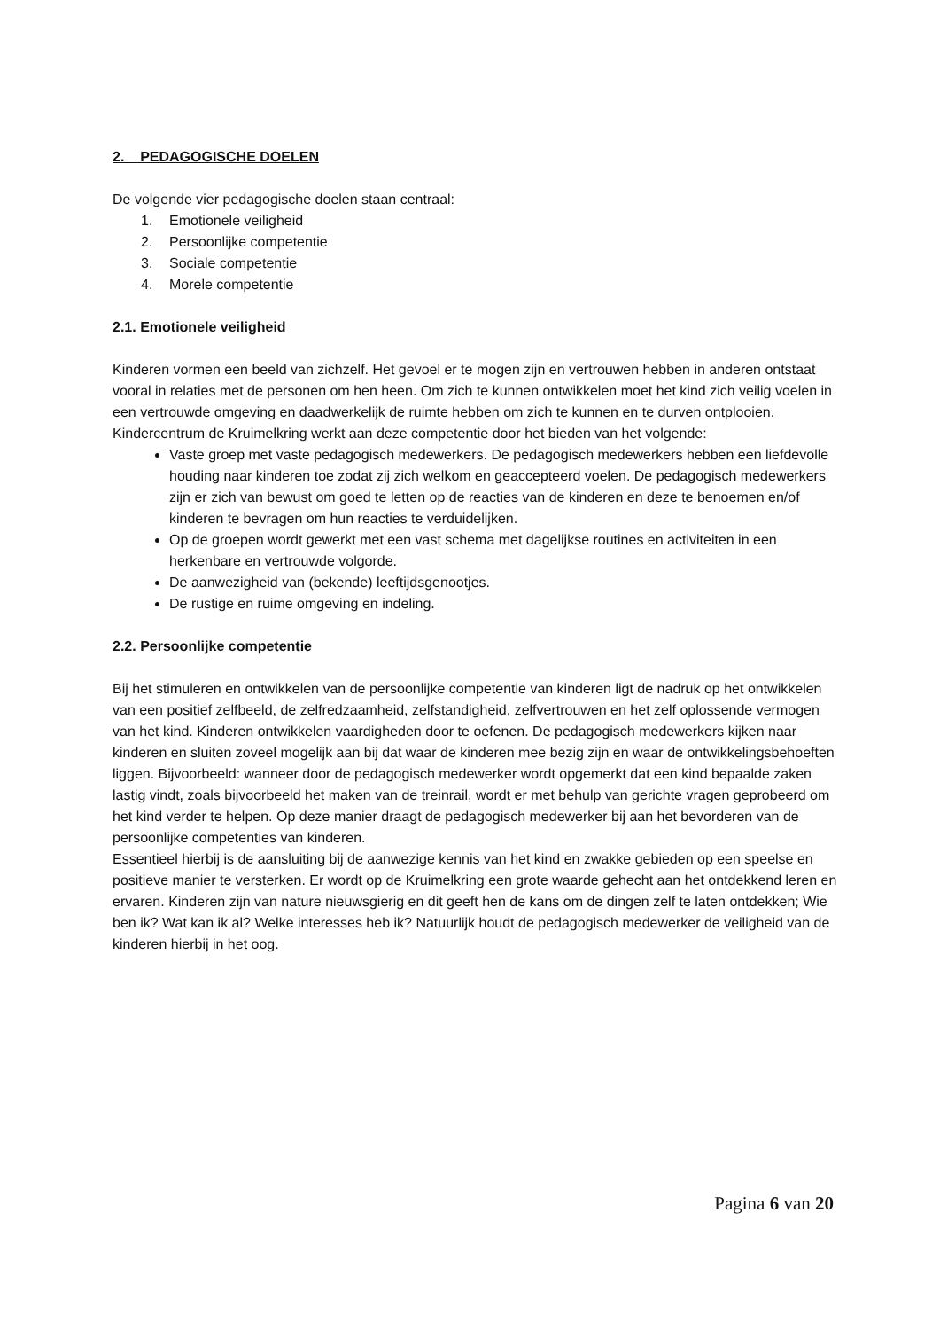2. PEDAGOGISCHE DOELEN
De volgende vier pedagogische doelen staan centraal:
1. Emotionele veiligheid
2. Persoonlijke competentie
3. Sociale competentie
4. Morele competentie
2.1. Emotionele veiligheid
Kinderen vormen een beeld van zichzelf. Het gevoel er te mogen zijn en vertrouwen hebben in anderen ontstaat vooral in relaties met de personen om hen heen. Om zich te kunnen ontwikkelen moet het kind zich veilig voelen in een vertrouwde omgeving en daadwerkelijk de ruimte hebben om zich te kunnen en te durven ontplooien. Kindercentrum de Kruimelkring werkt aan deze competentie door het bieden van het volgende:
Vaste groep met vaste pedagogisch medewerkers. De pedagogisch medewerkers hebben een liefdevolle houding naar kinderen toe zodat zij zich welkom en geaccepteerd voelen. De pedagogisch medewerkers zijn er zich van bewust om goed te letten op de reacties van de kinderen en deze te benoemen en/of kinderen te bevragen om hun reacties te verduidelijken.
Op de groepen wordt gewerkt met een vast schema met dagelijkse routines en activiteiten in een herkenbare en vertrouwde volgorde.
De aanwezigheid van (bekende) leeftijdsgenootjes.
De rustige en ruime omgeving en indeling.
2.2. Persoonlijke competentie
Bij het stimuleren en ontwikkelen van de persoonlijke competentie van kinderen ligt de nadruk op het ontwikkelen van een positief zelfbeeld, de zelfredzaamheid, zelfstandigheid, zelfvertrouwen en het zelf oplossende vermogen van het kind. Kinderen ontwikkelen vaardigheden door te oefenen. De pedagogisch medewerkers kijken naar kinderen en sluiten zoveel mogelijk aan bij dat waar de kinderen mee bezig zijn en waar de ontwikkelingsbehoeften liggen. Bijvoorbeeld: wanneer door de pedagogisch medewerker wordt opgemerkt dat een kind bepaalde zaken lastig vindt, zoals bijvoorbeeld het maken van de treinrail, wordt er met behulp van gerichte vragen geprobeerd om het kind verder te helpen. Op deze manier draagt de pedagogisch medewerker bij aan het bevorderen van de persoonlijke competenties van kinderen.
Essentieel hierbij is de aansluiting bij de aanwezige kennis van het kind en zwakke gebieden op een speelse en positieve manier te versterken. Er wordt op de Kruimelkring een grote waarde gehecht aan het ontdekkend leren en ervaren. Kinderen zijn van nature nieuwsgierig en dit geeft hen de kans om de dingen zelf te laten ontdekken; Wie ben ik? Wat kan ik al? Welke interesses heb ik? Natuurlijk houdt de pedagogisch medewerker de veiligheid van de kinderen hierbij in het oog.
Pagina 6 van 20